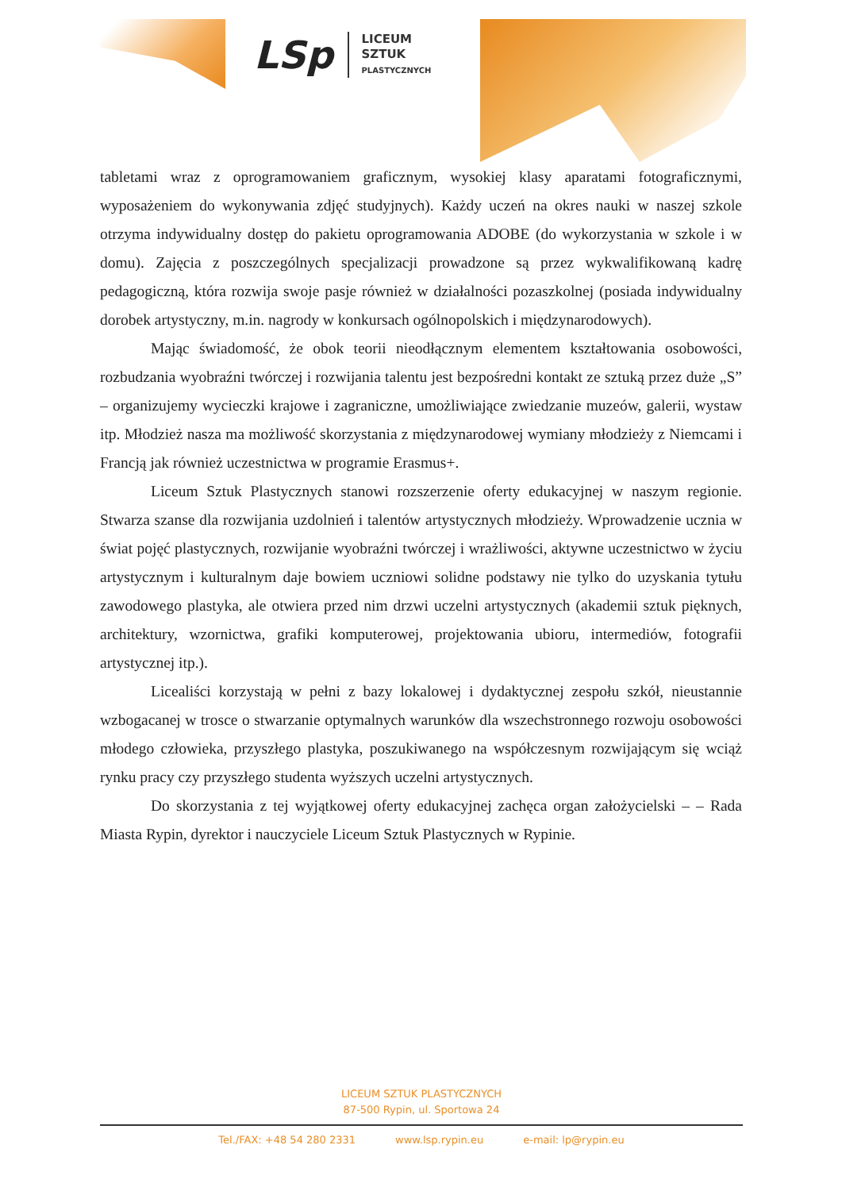LSp
LICEUM
SZTUK
PLASTYCZNYCH
tabletami wraz z oprogramowaniem graficznym, wysokiej klasy aparatami fotograficznymi, wyposażeniem do wykonywania zdjęć studyjnych). Każdy uczeń na okres nauki w naszej szkole otrzyma indywidualny dostęp do pakietu oprogramowania ADOBE (do wykorzystania w szkole i w domu). Zajęcia z poszczególnych specjalizacji prowadzone są przez wykwalifikowaną kadrę pedagogiczną, która rozwija swoje pasje również w działalności pozaszkolnej (posiada indywidualny dorobek artystyczny, m.in. nagrody w konkursach ogólnopolskich i międzynarodowych).
Mając świadomość, że obok teorii nieodłącznym elementem kształtowania osobowości, rozbudzania wyobraźni twórczej i rozwijania talentu jest bezpośredni kontakt ze sztuką przez duże „S” – organizujemy wycieczki krajowe i zagraniczne, umożliwiające zwiedzanie muzeów, galerii, wystaw itp. Młodzież nasza ma możliwość skorzystania z międzynarodowej wymiany młodzieży z Niemcami i Francją jak również uczestnictwa w programie Erasmus+.
Liceum Sztuk Plastycznych stanowi rozszerzenie oferty edukacyjnej w naszym regionie. Stwarza szanse dla rozwijania uzdolnień i talentów artystycznych młodzieży. Wprowadzenie ucznia w świat pojęć plastycznych, rozwijanie wyobraźni twórczej i wrażliwości, aktywne uczestnictwo w życiu artystycznym i kulturalnym daje bowiem uczniowi solidne podstawy nie tylko do uzyskania tytułu zawodowego plastyka, ale otwiera przed nim drzwi uczelni artystycznych (akademii sztuk pięknych, architektury, wzornictwa, grafiki komputerowej, projektowania ubioru, intermediów, fotografii artystycznej itp.).
Licealiści korzystają w pełni z bazy lokalowej i dydaktycznej zespołu szkół, nieustannie wzbogacanej w trosce o stwarzanie optymalnych warunków dla wszechstronnego rozwoju osobowości młodego człowieka, przyszłego plastyka, poszukiwanego na współczesnym rozwijającym się wciąż rynku pracy czy przyszłego studenta wyższych uczelni artystycznych.
Do skorzystania z tej wyjątkowej oferty edukacyjnej zachęca organ założycielski – – Rada Miasta Rypin, dyrektor i nauczyciele Liceum Sztuk Plastycznych w Rypinie.
LICEUM SZTUK PLASTYCZNYCH
87-500 Rypin, ul. Sportowa 24
Tel./FAX: +48 54 280 2331 www.lsp.rypin.eu e-mail: lp@rypin.eu